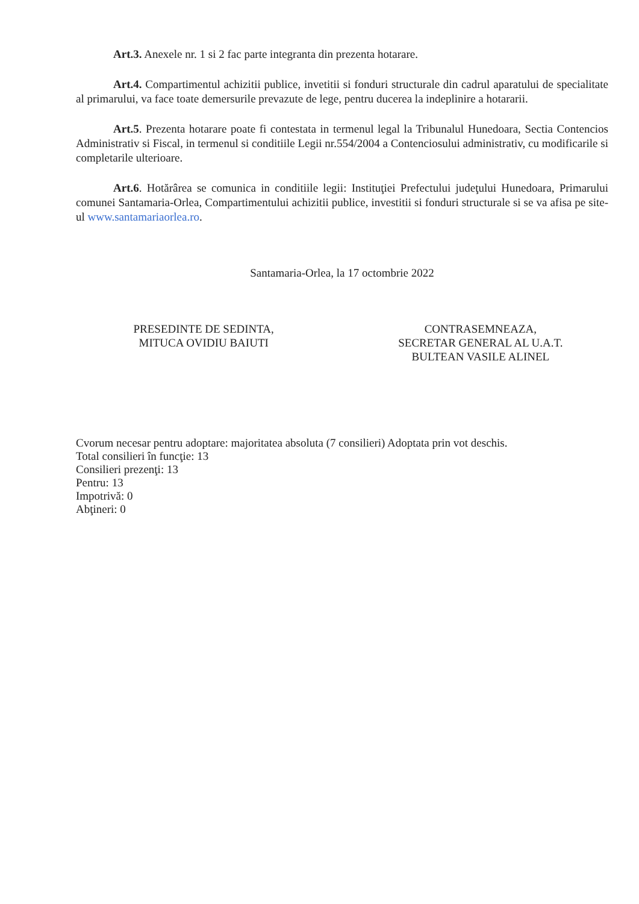Art.3. Anexele nr. 1 si 2 fac parte integranta din prezenta hotarare.
Art.4. Compartimentul achizitii publice, invetitii si fonduri structurale din cadrul aparatului de specialitate al primarului, va face toate demersurile prevazute de lege, pentru ducerea la indeplinire a hotararii.
Art.5. Prezenta hotarare poate fi contestata in termenul legal la Tribunalul Hunedoara, Sectia Contencios Administrativ si Fiscal, in termenul si conditiile Legii nr.554/2004 a Contenciosului administrativ, cu modificarile si completarile ulterioare.
Art.6. Hotărârea se comunica in conditiile legii: Instituţiei Prefectului judeţului Hunedoara, Primarului comunei Santamaria-Orlea, Compartimentului achizitii publice, investitii si fonduri structurale si se va afisa pe site-ul www.santamariaorlea.ro.
Santamaria-Orlea, la 17 octombrie 2022
PRESEDINTE DE SEDINTA,
MITUCA OVIDIU BAIUTI
CONTRASEMNEAZA,
SECRETAR GENERAL AL U.A.T.
BULTEAN VASILE ALINEL
Cvorum necesar pentru adoptare: majoritatea absoluta (7 consilieri) Adoptata prin vot deschis.
Total consilieri în funcţie: 13
Consilieri prezenţi: 13
Pentru: 13
Impotrivă: 0
Abţineri: 0